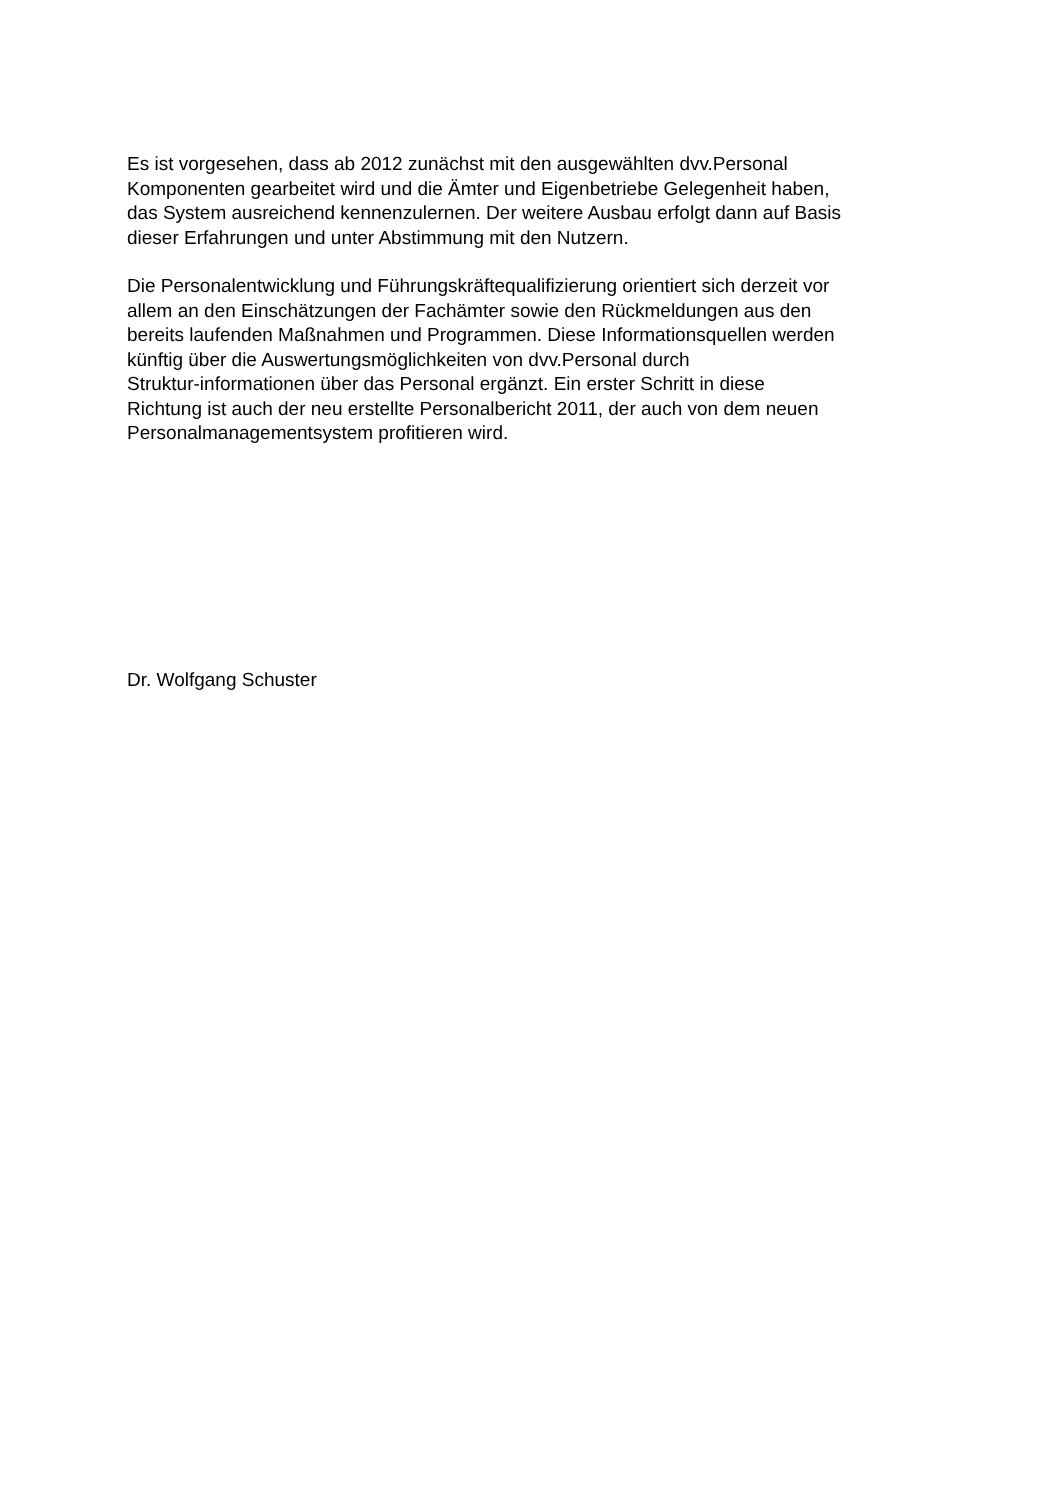Es ist vorgesehen, dass ab 2012 zunächst mit den ausgewählten dvv.Personal
Komponenten gearbeitet wird und die Ämter und Eigenbetriebe Gelegenheit haben,
das System ausreichend kennenzulernen. Der weitere Ausbau erfolgt dann auf Basis
dieser Erfahrungen und unter Abstimmung mit den Nutzern.
Die Personalentwicklung und Führungskräftequalifizierung orientiert sich derzeit vor
allem an den Einschätzungen der Fachämter sowie den Rückmeldungen aus den
bereits laufenden Maßnahmen und Programmen. Diese Informationsquellen werden
künftig über die Auswertungsmöglichkeiten von dvv.Personal durch
Struktur-informationen über das Personal ergänzt. Ein erster Schritt in diese
Richtung ist auch der neu erstellte Personalbericht 2011, der auch von dem neuen
Personalmanagementsystem profitieren wird.
Dr. Wolfgang Schuster